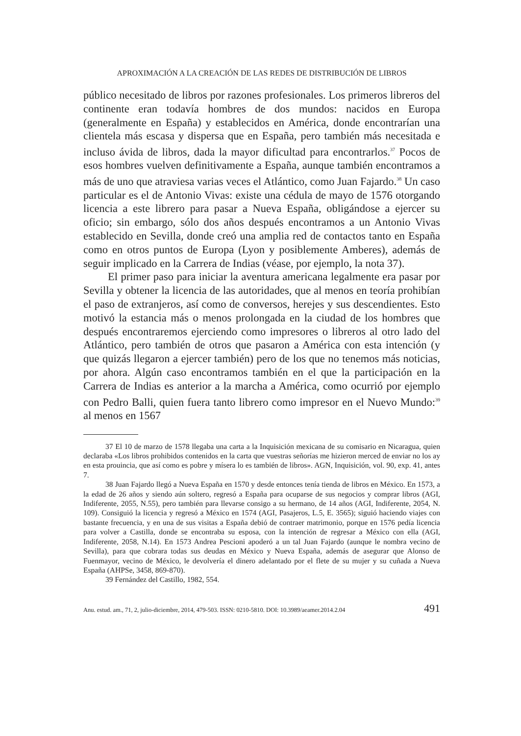APROXIMACIÓN A LA CREACIÓN DE LAS REDES DE DISTRIBUCIÓN DE LIBROS
público necesitado de libros por razones profesionales. Los primeros libreros del continente eran todavía hombres de dos mundos: nacidos en Europa (generalmente en España) y establecidos en América, donde encontrarían una clientela más escasa y dispersa que en España, pero también más necesitada e incluso ávida de libros, dada la mayor dificultad para encontrarlos.<sup>37</sup> Pocos de esos hombres vuelven definitivamente a España, aunque también encontramos a más de uno que atraviesa varias veces el Atlántico, como Juan Fajardo.<sup>38</sup> Un caso particular es el de Antonio Vivas: existe una cédula de mayo de 1576 otorgando licencia a este librero para pasar a Nueva España, obligándose a ejercer su oficio; sin embargo, sólo dos años después encontramos a un Antonio Vivas establecido en Sevilla, donde creó una amplia red de contactos tanto en España como en otros puntos de Europa (Lyon y posiblemente Amberes), además de seguir implicado en la Carrera de Indias (véase, por ejemplo, la nota 37).
El primer paso para iniciar la aventura americana legalmente era pasar por Sevilla y obtener la licencia de las autoridades, que al menos en teoría prohibían el paso de extranjeros, así como de conversos, herejes y sus descendientes. Esto motivó la estancia más o menos prolongada en la ciudad de los hombres que después encontraremos ejerciendo como impresores o libreros al otro lado del Atlántico, pero también de otros que pasaron a América con esta intención (y que quizás llegaron a ejercer también) pero de los que no tenemos más noticias, por ahora. Algún caso encontramos también en el que la participación en la Carrera de Indias es anterior a la marcha a América, como ocurrió por ejemplo con Pedro Balli, quien fuera tanto librero como impresor en el Nuevo Mundo:<sup>39</sup> al menos en 1567
37 El 10 de marzo de 1578 llegaba una carta a la Inquisición mexicana de su comisario en Nicaragua, quien declaraba «Los libros prohibidos contenidos en la carta que vuestras señorías me hizieron merced de enviar no los ay en esta prouincia, que así como es pobre y mísera lo es también de libros». AGN, Inquisición, vol. 90, exp. 41, antes 7.
38 Juan Fajardo llegó a Nueva España en 1570 y desde entonces tenía tienda de libros en México. En 1573, a la edad de 26 años y siendo aún soltero, regresó a España para ocuparse de sus negocios y comprar libros (AGI, Indiferente, 2055, N.55), pero también para llevarse consigo a su hermano, de 14 años (AGI, Indiferente, 2054, N. 109). Consiguió la licencia y regresó a México en 1574 (AGI, Pasajeros, L.5, E. 3565); siguió haciendo viajes con bastante frecuencia, y en una de sus visitas a España debió de contraer matrimonio, porque en 1576 pedía licencia para volver a Castilla, donde se encontraba su esposa, con la intención de regresar a México con ella (AGI, Indiferente, 2058, N.14). En 1573 Andrea Pescioni apoderó a un tal Juan Fajardo (aunque le nombra vecino de Sevilla), para que cobrara todas sus deudas en México y Nueva España, además de asegurar que Alonso de Fuenmayor, vecino de México, le devolvería el dinero adelantado por el flete de su mujer y su cuñada a Nueva España (AHPSe, 3458, 869-870).
39 Fernández del Castillo, 1982, 554.
Anu. estud. am., 71, 2, julio-diciembre, 2014, 479-503. ISSN: 0210-5810. DOI: 10.3989/aeamer.2014.2.04 491